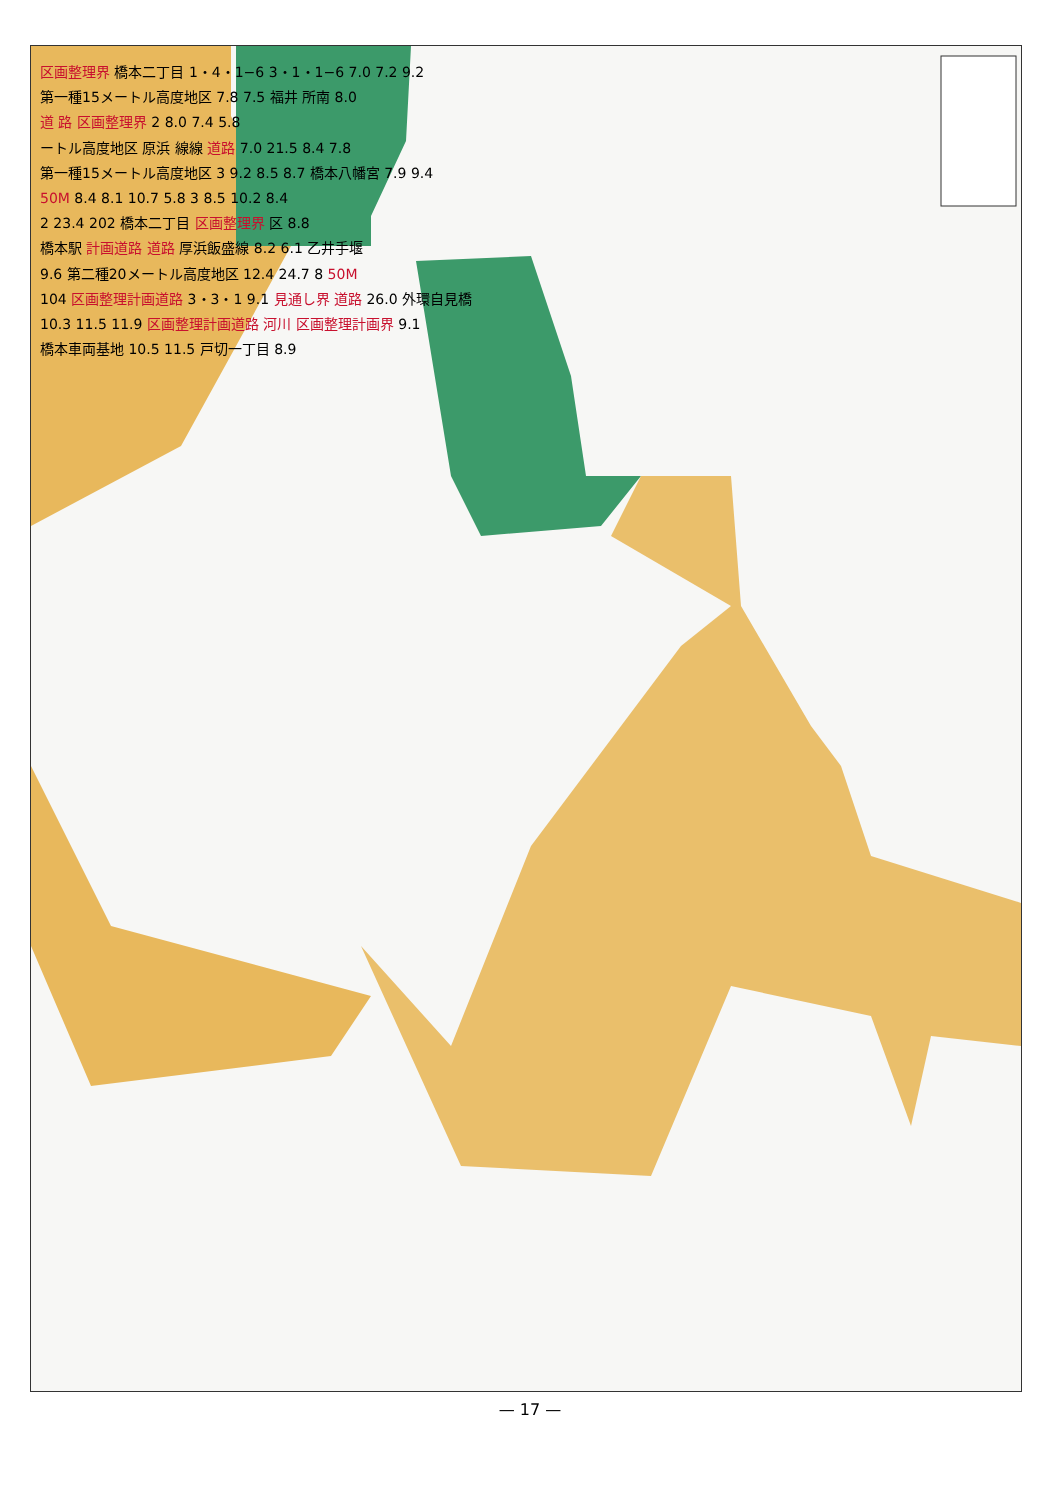区画整理界 橋本二丁目 1・4・1−6 3・1・1−6 7.0 7.2 9.2
第一種15メートル高度地区 7.8 7.5 福井 所南 8.0
道 路 区画整理界 2 8.0 7.4 5.8
ートル高度地区 原浜 線線 道路 7.0 21.5 8.4 7.8
第一種15メートル高度地区 3 9.2 8.5 8.7 橋本八幡宮 7.9 9.4
50M 8.4 8.1 10.7 5.8 3 8.5 10.2 8.4
2 23.4 202 橋本二丁目 区画整理界 区 8.8
橋本駅 計画道路 道路 厚浜飯盛線 8.2 6.1 乙井手堰
9.6 第二種20メートル高度地区 12.4 24.7 8 50M
104 区画整理計画道路 3・3・1 9.1 見通し界 道路 26.0 外環自見橋
10.3 11.5 11.9 区画整理計画道路 河川 区画整理計画界 9.1
橋本車両基地 10.5 11.5 戸切一丁目 8.9
— 17 —